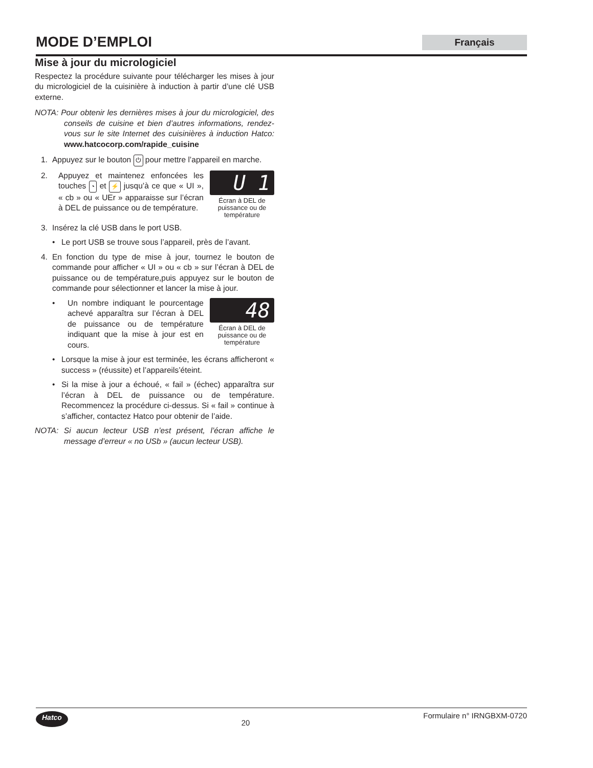MODE D’EMPLOI
Français
Mise à jour du micrologiciel
Respectez la procédure suivante pour télécharger les mises à jour du micrologiciel de la cuisinière à induction à partir d’une clé USB externe.
NOTA: Pour obtenir les dernières mises à jour du micrologiciel, des conseils de cuisine et bien d’autres informations, rendez-vous sur le site Internet des cuisinières à induction Hatco: www.hatcocorp.com/rapide_cuisine
1. Appuyez sur le bouton ⏻ pour mettre l’appareil en marche.
2. Appuyez et maintenez enfoncées les touches ◔ et ⚡ jusqu’à ce que « UI », « cb » ou « UEr » apparaisse sur l’écran à DEL de puissance ou de température.
U 1
Écran à DEL de puissance ou de température
3. Insérez la clé USB dans le port USB.
• Le port USB se trouve sous l’appareil, près de l’avant.
4. En fonction du type de mise à jour, tournez le bouton de commande pour afficher « UI » ou « cb » sur l’écran à DEL de puissance ou de température,puis appuyez sur le bouton de commande pour sélectionner et lancer la mise à jour.
• Un nombre indiquant le pourcentage achevé apparaîtra sur l’écran à DEL de puissance ou de température indiquant que la mise à jour est en cours.
48
Écran à DEL de puissance ou de température
• Lorsque la mise à jour est terminée, les écrans afficheront « success » (réussite) et l’appareils’éteint.
• Si la mise à jour a échoué, « fail » (échec) apparaîtra sur l’écran à DEL de puissance ou de température. Recommencez la procédure ci-dessus. Si « fail » continue à s’afficher, contactez Hatco pour obtenir de l’aide.
NOTA: Si aucun lecteur USB n’est présent, l’écran affiche le message d’erreur « no USb » (aucun lecteur USB).
Hatco 20 Formulaire n° IRNGBXM-0720